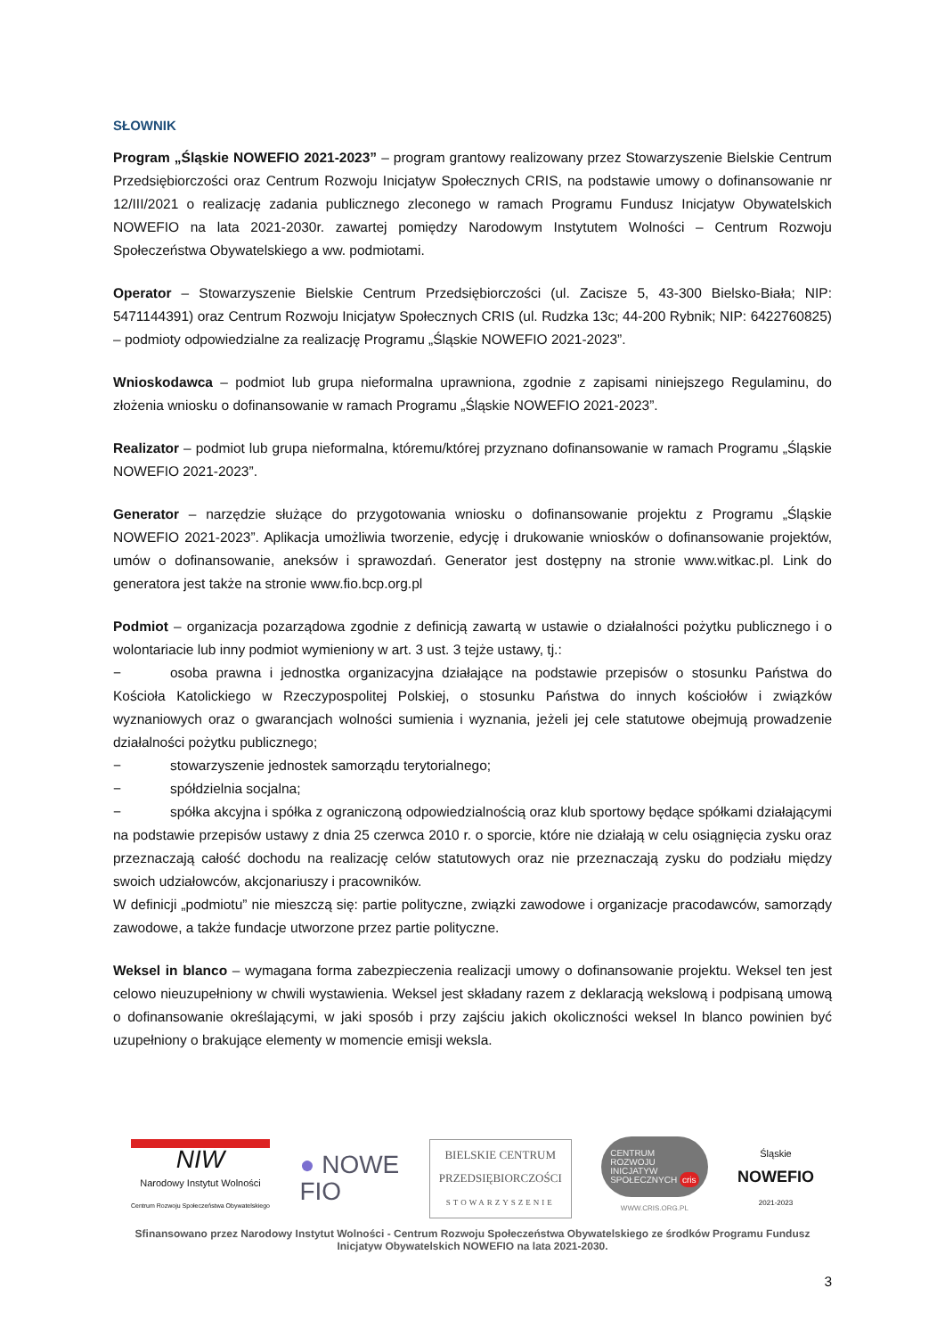SŁOWNIK
Program „Śląskie NOWEFIO 2021-2023” – program grantowy realizowany przez Stowarzyszenie Bielskie Centrum Przedsiębiorczości oraz Centrum Rozwoju Inicjatyw Społecznych CRIS, na podstawie umowy o dofinansowanie nr 12/III/2021 o realizację zadania publicznego zleconego w ramach Programu Fundusz Inicjatyw Obywatelskich NOWEFIO na lata 2021-2030r. zawartej pomiędzy Narodowym Instytutem Wolności – Centrum Rozwoju Społeczeństwa Obywatelskiego a ww. podmiotami.
Operator – Stowarzyszenie Bielskie Centrum Przedsiębiorczości (ul. Zacisze 5, 43-300 Bielsko-Biała; NIP: 5471144391) oraz Centrum Rozwoju Inicjatyw Społecznych CRIS (ul. Rudzka 13c; 44-200 Rybnik; NIP: 6422760825) – podmioty odpowiedzialne za realizację Programu „Śląskie NOWEFIO 2021-2023”.
Wnioskodawca – podmiot lub grupa nieformalna uprawniona, zgodnie z zapisami niniejszego Regulaminu, do złożenia wniosku o dofinansowanie w ramach Programu „Śląskie NOWEFIO 2021-2023”.
Realizator – podmiot lub grupa nieformalna, któremu/której przyznano dofinansowanie w ramach Programu „Śląskie NOWEFIO 2021-2023”.
Generator – narzędzie służące do przygotowania wniosku o dofinansowanie projektu z Programu „Śląskie NOWEFIO 2021-2023”. Aplikacja umożliwia tworzenie, edycję i drukowanie wniosków o dofinansowanie projektów, umów o dofinansowanie, aneksów i sprawozdań. Generator jest dostępny na stronie www.witkac.pl. Link do generatora jest także na stronie www.fio.bcp.org.pl
Podmiot – organizacja pozarządowa zgodnie z definicją zawartą w ustawie o działalności pożytku publicznego i o wolontariacie lub inny podmiot wymieniony w art. 3 ust. 3 tejże ustawy, tj.:
− osoba prawna i jednostka organizacyjna działające na podstawie przepisów o stosunku Państwa do Kościoła Katolickiego w Rzeczypospolitej Polskiej, o stosunku Państwa do innych kościołów i związków wyznaniowych oraz o gwarancjach wolności sumienia i wyznania, jeżeli jej cele statutowe obejmują prowadzenie działalności pożytku publicznego;
− stowarzyszenie jednostek samorządu terytorialnego;
− spółdzielnia socjalna;
− spółka akcyjna i spółka z ograniczoną odpowiedzialnością oraz klub sportowy będące spółkami działającymi na podstawie przepisów ustawy z dnia 25 czerwca 2010 r. o sporcie, które nie działają w celu osiągnięcia zysku oraz przeznaczają całość dochodu na realizację celów statutowych oraz nie przeznaczają zysku do podziału między swoich udziałowców, akcjonariuszy i pracowników.
W definicji „podmiotu” nie mieszczą się: partie polityczne, związki zawodowe i organizacje pracodawców, samorządy zawodowe, a także fundacje utworzone przez partie polityczne.
Weksel in blanco – wymagana forma zabezpieczenia realizacji umowy o dofinansowanie projektu. Weksel ten jest celowo nieuzupełniony w chwili wystawienia. Weksel jest składany razem z deklaracją wekslową i podpisaną umową o dofinansowanie określającymi, w jaki sposób i przy zajściu jakich okoliczności weksel In blanco powinien być uzupełniony o brakujące elementy w momencie emisji weksla.
NIW
Narodowy Instytut Wolności
Centrum Rozwoju Społeczeństwa Obywatelskiego
● NOWE
FIO
BIELSKIE CENTRUM
PRZEDSIĘBIORCZOŚCI
STOWARZYSZENIE
CENTRUM
ROZWOJU
INICJATYW
SPOŁECZNYCH cris
WWW.CRIS.ORG.PL
Śląskie
NOWEFIO
2021-2023
Sfinansowano przez Narodowy Instytut Wolności - Centrum Rozwoju Społeczeństwa Obywatelskiego ze środków Programu Fundusz
Inicjatyw Obywatelskich NOWEFIO na lata 2021-2030.
3